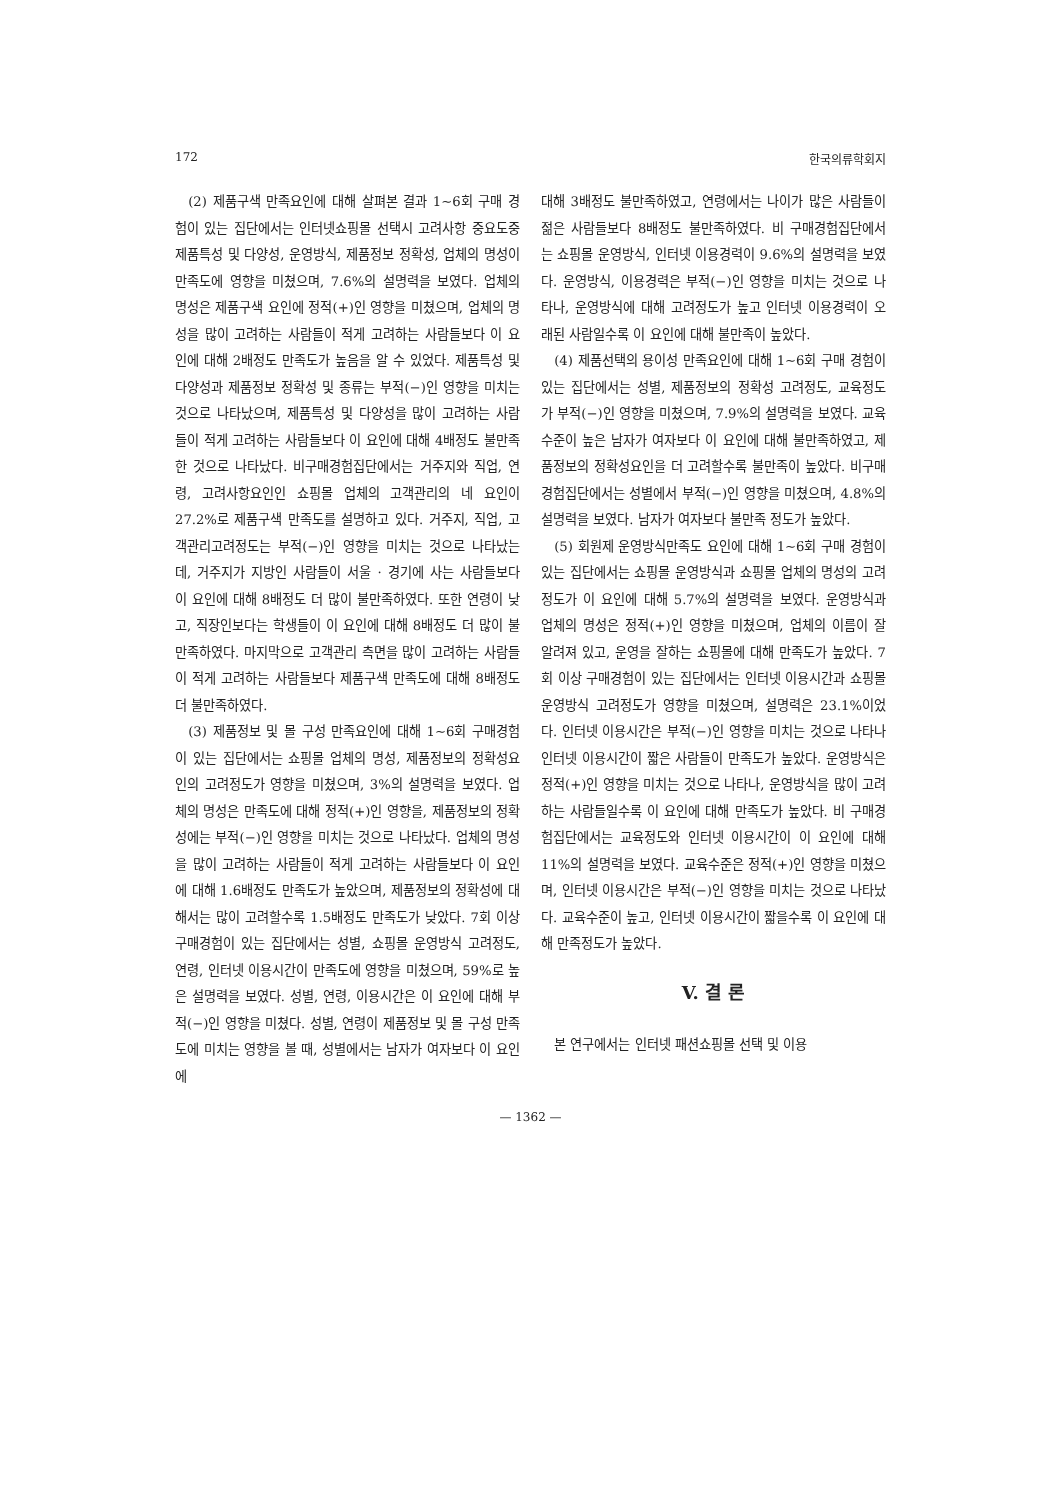172 한국의류학회지
(2) 제품구색 만족요인에 대해 살펴본 결과 1~6회 구매 경험이 있는 집단에서는 인터넷쇼핑몰 선택시 고려사항 중요도중 제품특성 및 다양성, 운영방식, 제품정보 정확성, 업체의 명성이 만족도에 영향을 미쳤으며, 7.6%의 설명력을 보였다. 업체의 명성은 제품구색 요인에 정적(+)인 영향을 미쳤으며, 업체의 명성을 많이 고려하는 사람들이 적게 고려하는 사람들보다 이 요인에 대해 2배정도 만족도가 높음을 알 수 있었다. 제품특성 및 다양성과 제품정보 정확성 및 종류는 부적(−)인 영향을 미치는 것으로 나타났으며, 제품특성 및 다양성을 많이 고려하는 사람들이 적게 고려하는 사람들보다 이 요인에 대해 4배정도 불만족한 것으로 나타났다. 비구매경험집단에서는 거주지와 직업, 연령, 고려사항요인인 쇼핑몰 업체의 고객관리의 네 요인이 27.2%로 제품구색 만족도를 설명하고 있다. 거주지, 직업, 고객관리고려정도는 부적(−)인 영향을 미치는 것으로 나타났는데, 거주지가 지방인 사람들이 서울 · 경기에 사는 사람들보다 이 요인에 대해 8배정도 더 많이 불만족하였다. 또한 연령이 낮고, 직장인보다는 학생들이 이 요인에 대해 8배정도 더 많이 불만족하였다. 마지막으로 고객관리 측면을 많이 고려하는 사람들이 적게 고려하는 사람들보다 제품구색 만족도에 대해 8배정도 더 불만족하였다.
(3) 제품정보 및 몰 구성 만족요인에 대해 1~6회 구매경험이 있는 집단에서는 쇼핑몰 업체의 명성, 제품정보의 정확성요인의 고려정도가 영향을 미쳤으며, 3%의 설명력을 보였다. 업체의 명성은 만족도에 대해 정적(+)인 영향을, 제품정보의 정확성에는 부적(−)인 영향을 미치는 것으로 나타났다. 업체의 명성을 많이 고려하는 사람들이 적게 고려하는 사람들보다 이 요인에 대해 1.6배정도 만족도가 높았으며, 제품정보의 정확성에 대해서는 많이 고려할수록 1.5배정도 만족도가 낮았다. 7회 이상 구매경험이 있는 집단에서는 성별, 쇼핑몰 운영방식 고려정도, 연령, 인터넷 이용시간이 만족도에 영향을 미쳤으며, 59%로 높은 설명력을 보였다. 성별, 연령, 이용시간은 이 요인에 대해 부적(−)인 영향을 미쳤다. 성별, 연령이 제품정보 및 몰 구성 만족도에 미치는 영향을 볼 때, 성별에서는 남자가 여자보다 이 요인에
대해 3배정도 불만족하였고, 연령에서는 나이가 많은 사람들이 젊은 사람들보다 8배정도 불만족하였다. 비 구매경험집단에서는 쇼핑몰 운영방식, 인터넷 이용경력이 9.6%의 설명력을 보였다. 운영방식, 이용경력은 부적(−)인 영향을 미치는 것으로 나타나, 운영방식에 대해 고려정도가 높고 인터넷 이용경력이 오래된 사람일수록 이 요인에 대해 불만족이 높았다.
(4) 제품선택의 용이성 만족요인에 대해 1~6회 구매 경험이 있는 집단에서는 성별, 제품정보의 정확성 고려정도, 교육정도가 부적(−)인 영향을 미쳤으며, 7.9%의 설명력을 보였다. 교육수준이 높은 남자가 여자보다 이 요인에 대해 불만족하였고, 제품정보의 정확성요인을 더 고려할수록 불만족이 높았다. 비구매경험집단에서는 성별에서 부적(−)인 영향을 미쳤으며, 4.8%의 설명력을 보였다. 남자가 여자보다 불만족 정도가 높았다.
(5) 회원제 운영방식만족도 요인에 대해 1~6회 구매 경험이 있는 집단에서는 쇼핑몰 운영방식과 쇼핑몰 업체의 명성의 고려정도가 이 요인에 대해 5.7%의 설명력을 보였다. 운영방식과 업체의 명성은 정적(+)인 영향을 미쳤으며, 업체의 이름이 잘 알려져 있고, 운영을 잘하는 쇼핑몰에 대해 만족도가 높았다. 7회 이상 구매경험이 있는 집단에서는 인터넷 이용시간과 쇼핑몰 운영방식 고려정도가 영향을 미쳤으며, 설명력은 23.1%이었다. 인터넷 이용시간은 부적(−)인 영향을 미치는 것으로 나타나 인터넷 이용시간이 짧은 사람들이 만족도가 높았다. 운영방식은 정적(+)인 영향을 미치는 것으로 나타나, 운영방식을 많이 고려하는 사람들일수록 이 요인에 대해 만족도가 높았다. 비 구매경험집단에서는 교육정도와 인터넷 이용시간이 이 요인에 대해 11%의 설명력을 보였다. 교육수준은 정적(+)인 영향을 미쳤으며, 인터넷 이용시간은 부적(−)인 영향을 미치는 것으로 나타났다. 교육수준이 높고, 인터넷 이용시간이 짧을수록 이 요인에 대해 만족정도가 높았다.
V. 결 론
본 연구에서는 인터넷 패션쇼핑몰 선택 및 이용
— 1362 —